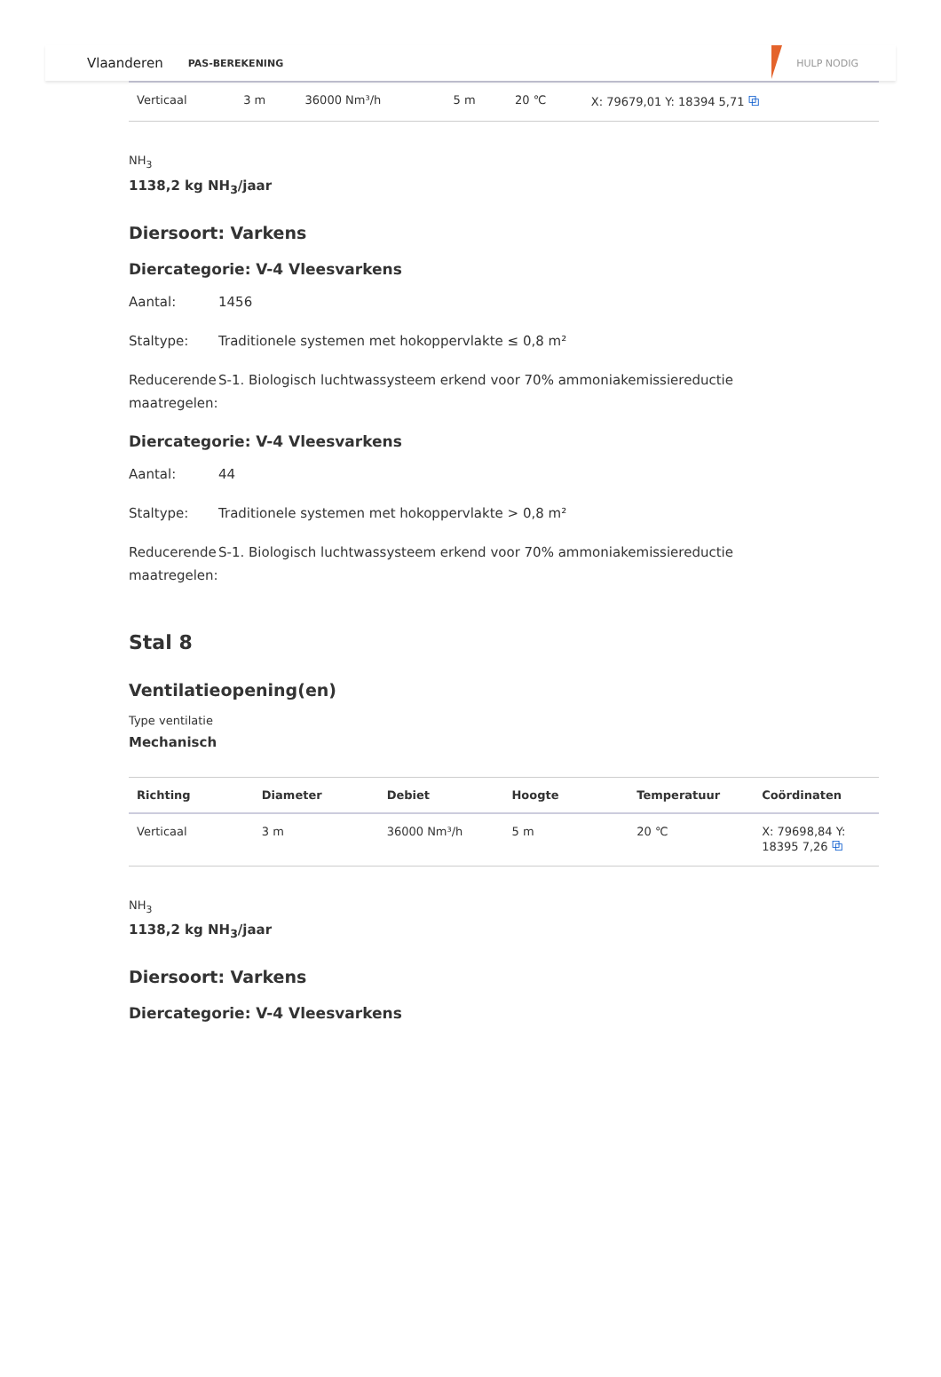Vlaanderen PAS-BEREKENING HULP NODIG
| Verticaal | 3 m | 36000 Nm³/h | 5 m | 20 ℃ | X: 79679,01 Y: 18394 5,71 ⧉ |
NH<sub>3</sub>
1138,2 kg NH<sub>3</sub>/jaar
Diersoort: Varkens
Diercategorie: V-4 Vleesvarkens
Aantal: 1456
Staltype: Traditionele systemen met hokoppervlakte ≤ 0,8 m²
Reducerende maatregelen:
S-1. Biologisch luchtwassysteem erkend voor 70% ammoniakemissiereductie
Diercategorie: V-4 Vleesvarkens
Aantal: 44
Staltype: Traditionele systemen met hokoppervlakte > 0,8 m²
Reducerende maatregelen:
S-1. Biologisch luchtwassysteem erkend voor 70% ammoniakemissiereductie
Stal 8
Ventilatieopening(en)
Type ventilatie
Mechanisch
| Richting | Diameter | Debiet | Hoogte | Temperatuur | Coördinaten |
| --- | --- | --- | --- | --- | --- |
| Verticaal | 3 m | 36000 Nm³/h | 5 m | 20 ℃ | X: 79698,84 Y: 18395 7,26 ⧉ |
NH<sub>3</sub>
1138,2 kg NH<sub>3</sub>/jaar
Diersoort: Varkens
Diercategorie: V-4 Vleesvarkens